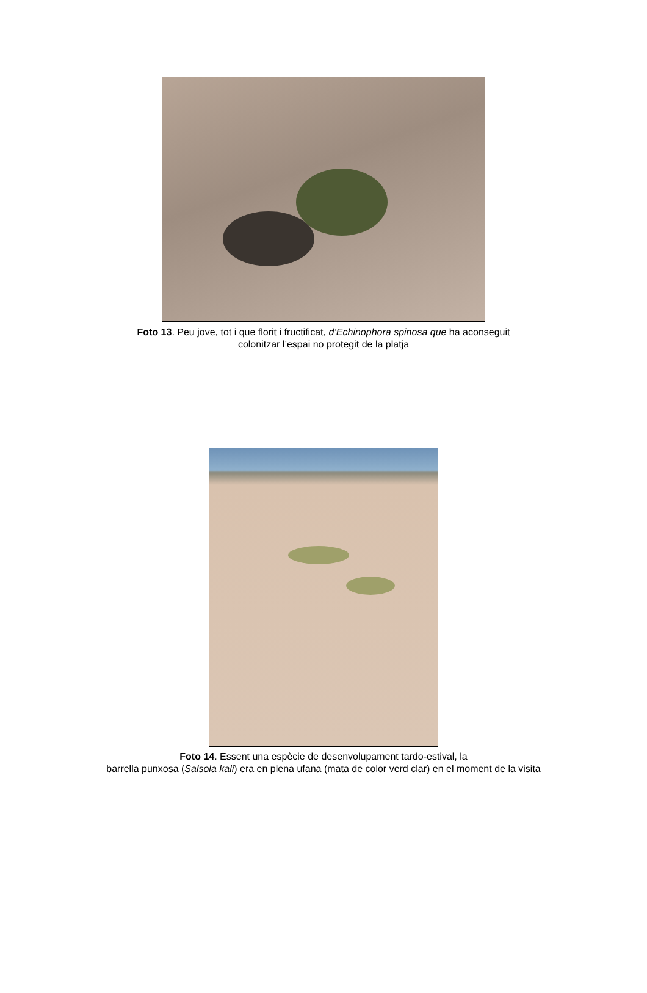Foto 13. Peu jove, tot i que florit i fructificat, d’Echinophora spinosa que ha aconseguit
colonitzar l’espai no protegit de la platja
Foto 14. Essent una espècie de desenvolupament tardo-estival, la
barrella punxosa (Salsola kali) era en plena ufana (mata de color verd clar) en el moment de la visita